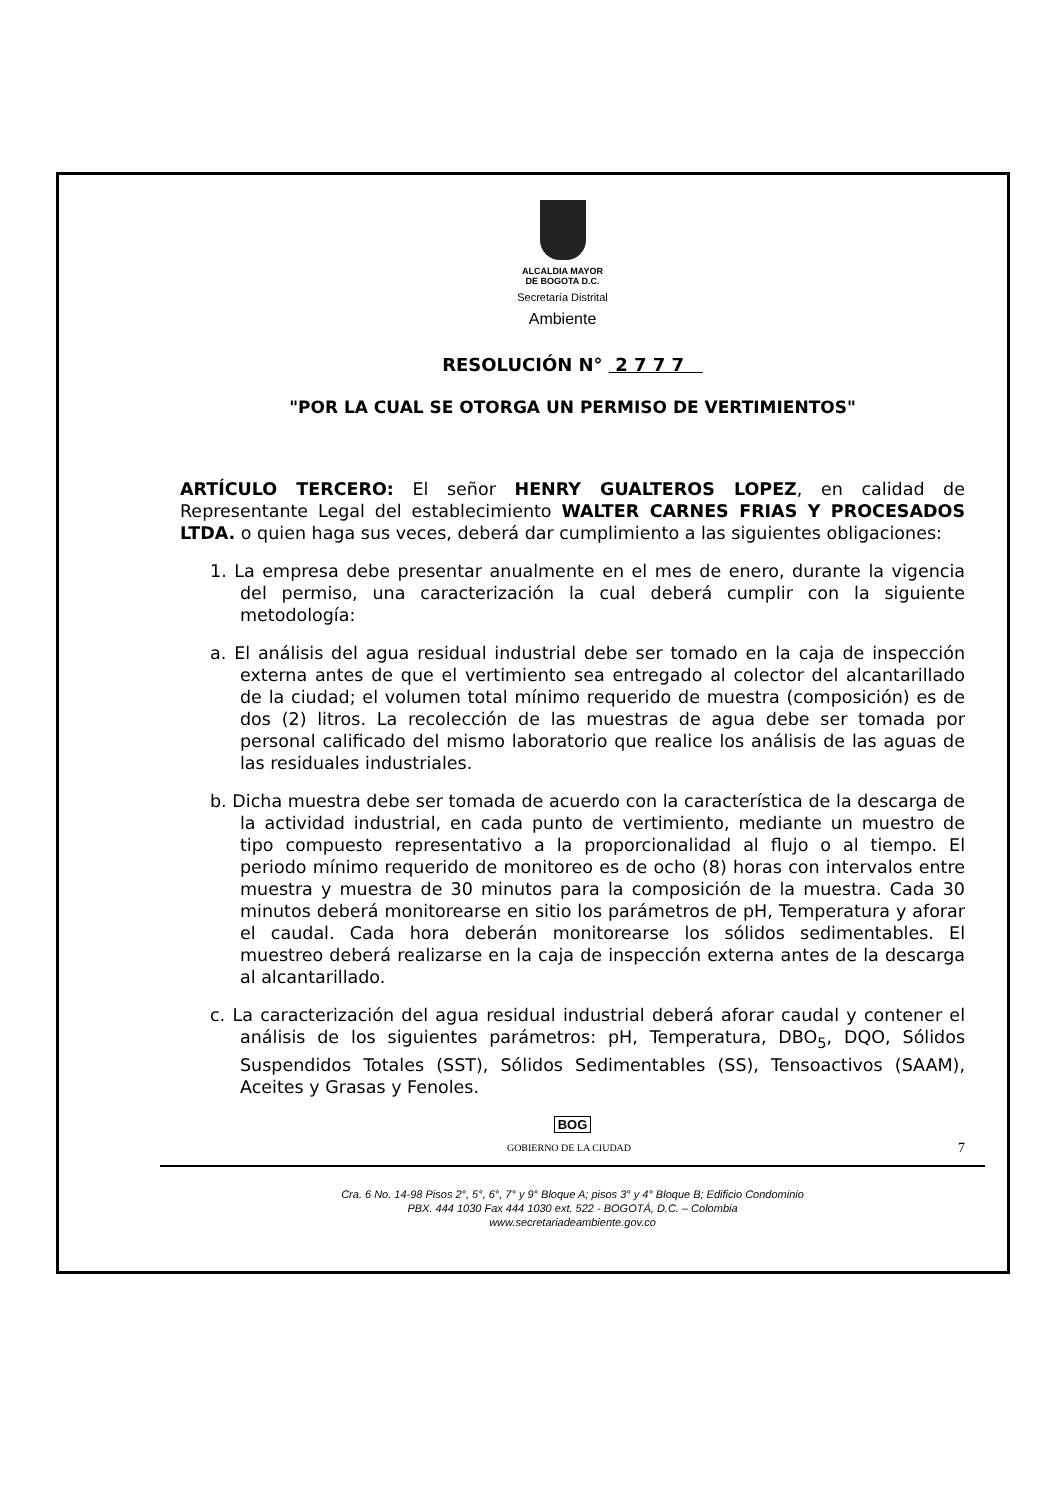ALCALDIA MAYOR
DE BOGOTA D.C.
Secretaría Distrital
Ambiente
RESOLUCIÓN N° 2 7 7 7
"POR LA CUAL SE OTORGA UN PERMISO DE VERTIMIENTOS"
ARTÍCULO TERCERO: El señor HENRY GUALTEROS LOPEZ, en calidad de Representante Legal del establecimiento WALTER CARNES FRIAS Y PROCESADOS LTDA. o quien haga sus veces, deberá dar cumplimiento a las siguientes obligaciones:
1. La empresa debe presentar anualmente en el mes de enero, durante la vigencia del permiso, una caracterización la cual deberá cumplir con la siguiente metodología:
a. El análisis del agua residual industrial debe ser tomado en la caja de inspección externa antes de que el vertimiento sea entregado al colector del alcantarillado de la ciudad; el volumen total mínimo requerido de muestra (composición) es de dos (2) litros. La recolección de las muestras de agua debe ser tomada por personal calificado del mismo laboratorio que realice los análisis de las aguas de las residuales industriales.
b. Dicha muestra debe ser tomada de acuerdo con la característica de la descarga de la actividad industrial, en cada punto de vertimiento, mediante un muestro de tipo compuesto representativo a la proporcionalidad al flujo o al tiempo. El periodo mínimo requerido de monitoreo es de ocho (8) horas con intervalos entre muestra y muestra de 30 minutos para la composición de la muestra. Cada 30 minutos deberá monitorearse en sitio los parámetros de pH, Temperatura y aforar el caudal. Cada hora deberán monitorearse los sólidos sedimentables. El muestreo deberá realizarse en la caja de inspección externa antes de la descarga al alcantarillado.
c. La caracterización del agua residual industrial deberá aforar caudal y contener el análisis de los siguientes parámetros: pH, Temperatura, DBO<sub>5</sub>, DQO, Sólidos Suspendidos Totales (SST), Sólidos Sedimentables (SS), Tensoactivos (SAAM), Aceites y Grasas y Fenoles.
BOG
GOBIERNO DE LA CIUDAD 7
Cra. 6 No. 14-98 Pisos 2°, 5°, 6°, 7° y 9° Bloque A; pisos 3° y 4° Bloque B; Edificio Condominio
PBX. 444 1030 Fax 444 1030 ext. 522 - BOGOTÁ, D.C. – Colombia
www.secretariadeambiente.gov.co